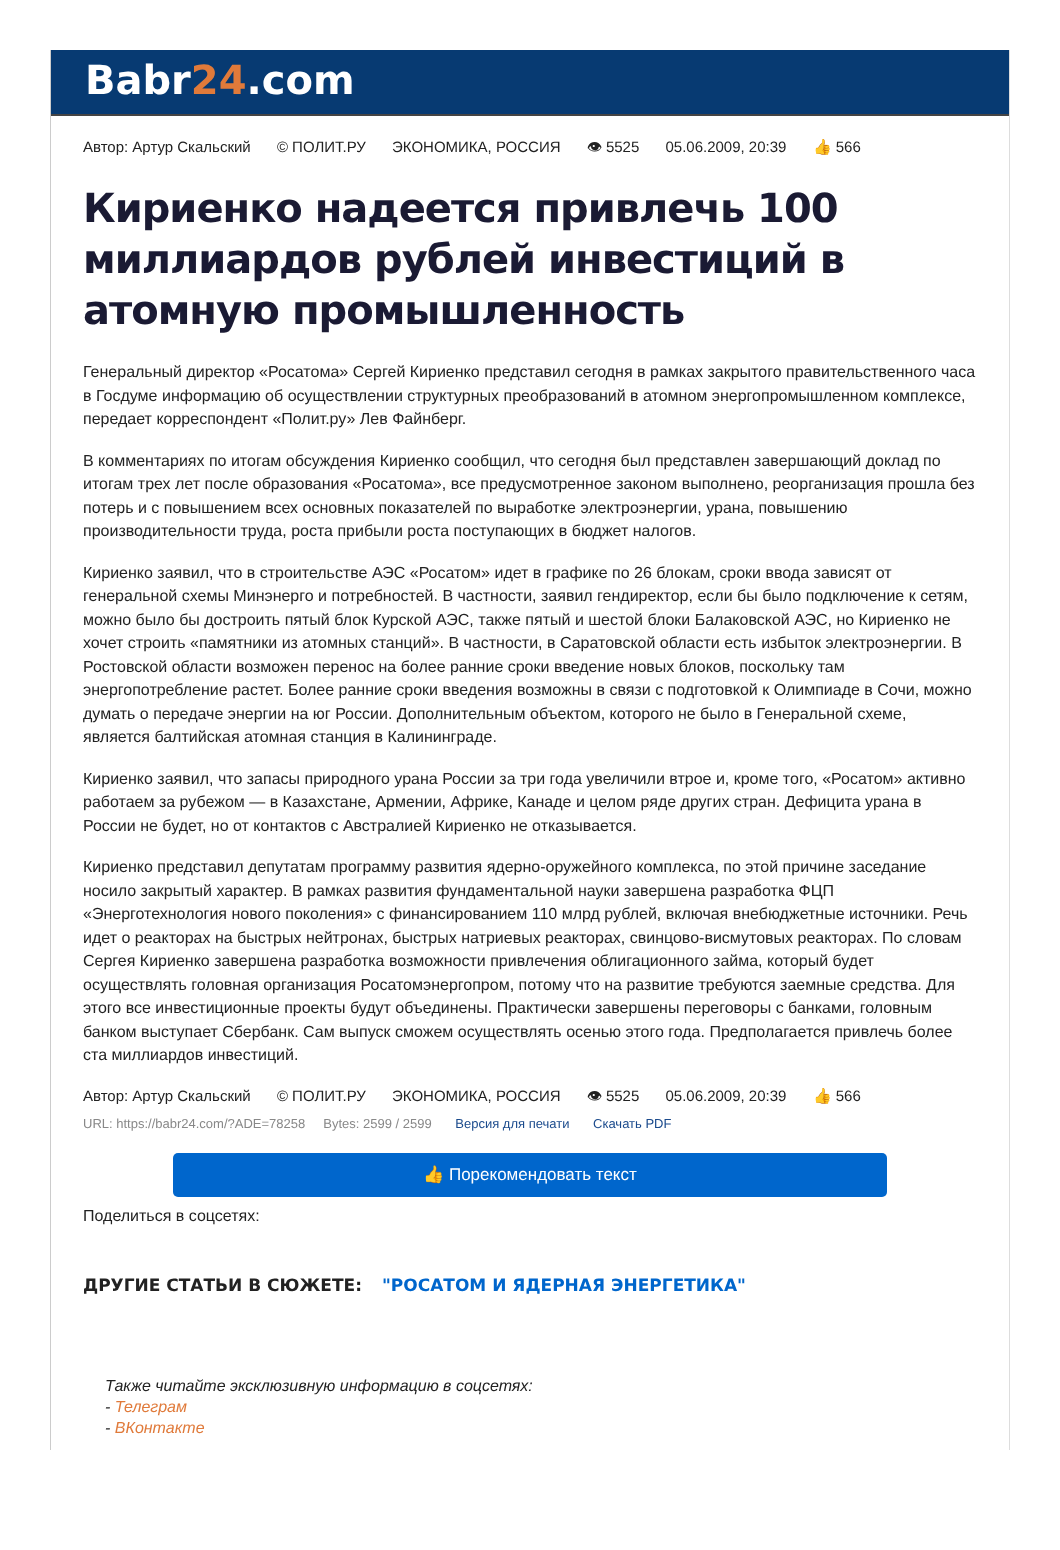Babr24.com
Автор: Артур Скальский © ПОЛИТ.РУ ЭКОНОМИКА, РОССИЯ 👁 5525 05.06.2009, 20:39 👍 566
Кириенко надеется привлечь 100 миллиардов рублей инвестиций в атомную промышленность
Генеральный директор «Росатома» Сергей Кириенко представил сегодня в рамках закрытого правительственного часа в Госдуме информацию об осуществлении структурных преобразований в атомном энергопромышленном комплексе, передает корреспондент «Полит.ру» Лев Файнберг.
В комментариях по итогам обсуждения Кириенко сообщил, что сегодня был представлен завершающий доклад по итогам трех лет после образования «Росатома», все предусмотренное законом выполнено, реорганизация прошла без потерь и с повышением всех основных показателей по выработке электроэнергии, урана, повышению производительности труда, роста прибыли роста поступающих в бюджет налогов.
Кириенко заявил, что в строительстве АЭС «Росатом» идет в графике по 26 блокам, сроки ввода зависят от генеральной схемы Минэнерго и потребностей. В частности, заявил гендиректор, если бы было подключение к сетям, можно было бы достроить пятый блок Курской АЭС, также пятый и шестой блоки Балаковской АЭС, но Кириенко не хочет строить «памятники из атомных станций». В частности, в Саратовской области есть избыток электроэнергии. В Ростовской области возможен перенос на более ранние сроки введение новых блоков, поскольку там энергопотребление растет. Более ранние сроки введения возможны в связи с подготовкой к Олимпиаде в Сочи, можно думать о передаче энергии на юг России. Дополнительным объектом, которого не было в Генеральной схеме, является балтийская атомная станция в Калининграде.
Кириенко заявил, что запасы природного урана России за три года увеличили втрое и, кроме того, «Росатом» активно работаем за рубежом — в Казахстане, Армении, Африке, Канаде и целом ряде других стран. Дефицита урана в России не будет, но от контактов с Австралией Кириенко не отказывается.
Кириенко представил депутатам программу развития ядерно-оружейного комплекса, по этой причине заседание носило закрытый характер. В рамках развития фундаментальной науки завершена разработка ФЦП «Энерготехнология нового поколения» с финансированием 110 млрд рублей, включая внебюджетные источники. Речь идет о реакторах на быстрых нейтронах, быстрых натриевых реакторах, свинцово-висмутовых реакторах. По словам Сергея Кириенко завершена разработка возможности привлечения облигационного займа, который будет осуществлять головная организация Росатомэнергопром, потому что на развитие требуются заемные средства. Для этого все инвестиционные проекты будут объединены. Практически завершены переговоры с банками, головным банком выступает Сбербанк. Сам выпуск сможем осуществлять осенью этого года. Предполагается привлечь более ста миллиардов инвестиций.
Автор: Артур Скальский © ПОЛИТ.РУ ЭКОНОМИКА, РОССИЯ 👁 5525 05.06.2009, 20:39 👍 566
URL: https://babr24.com/?ADE=78258 Bytes: 2599 / 2599 Версия для печати Скачать PDF
👍 Порекомендовать текст
Поделиться в соцсетях:
ДРУГИЕ СТАТЬИ В СЮЖЕТЕ: "РОСАТОМ И ЯДЕРНАЯ ЭНЕРГЕТИКА"
Также читайте эксклюзивную информацию в соцсетях:
- Телеграм
- ВКонтакте